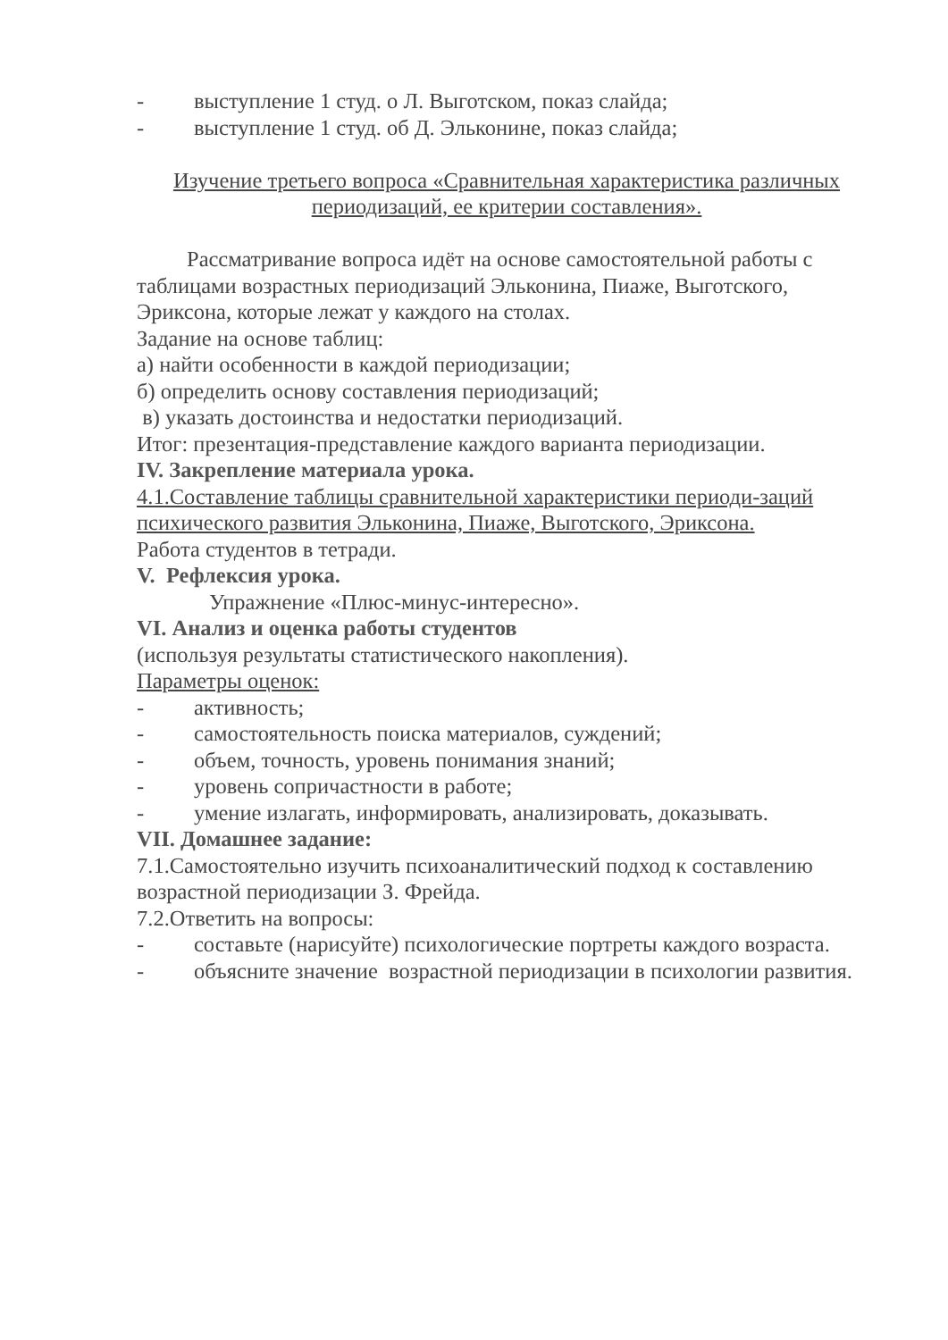- выступление 1 студ. о Л. Выготском, показ слайда;
- выступление 1 студ. об Д. Эльконине, показ слайда;
Изучение третьего вопроса «Сравнительная характеристика различных периодизаций, ее критерии составления».
Рассматривание вопроса идёт на основе самостоятельной работы с таблицами возрастных периодизаций Эльконина, Пиаже, Выготского, Эриксона, которые лежат у каждого на столах.
Задание на основе таблиц:
а) найти особенности в каждой периодизации;
б) определить основу составления периодизаций;
в) указать достоинства и недостатки периодизаций.
Итог: презентация-представление каждого варианта периодизации.
IV. Закрепление материала урока.
4.1.Составление таблицы сравнительной характеристики периоди-заций психического развития Эльконина, Пиаже, Выготского, Эриксона.
Работа студентов в тетради.
V. Рефлексия урока.
Упражнение «Плюс-минус-интересно».
VI. Анализ и оценка работы студентов
(используя результаты статистического накопления).
Параметры оценок:
- активность;
- самостоятельность поиска материалов, суждений;
- объем, точность, уровень понимания знаний;
- уровень сопричастности в работе;
- умение излагать, информировать, анализировать, доказывать.
VII. Домашнее задание:
7.1.Самостоятельно изучить психоаналитический подход к составлению возрастной периодизации З. Фрейда.
7.2.Ответить на вопросы:
- составьте (нарисуйте) психологические портреты каждого возраста.
- объясните значение возрастной периодизации в психологии развития.